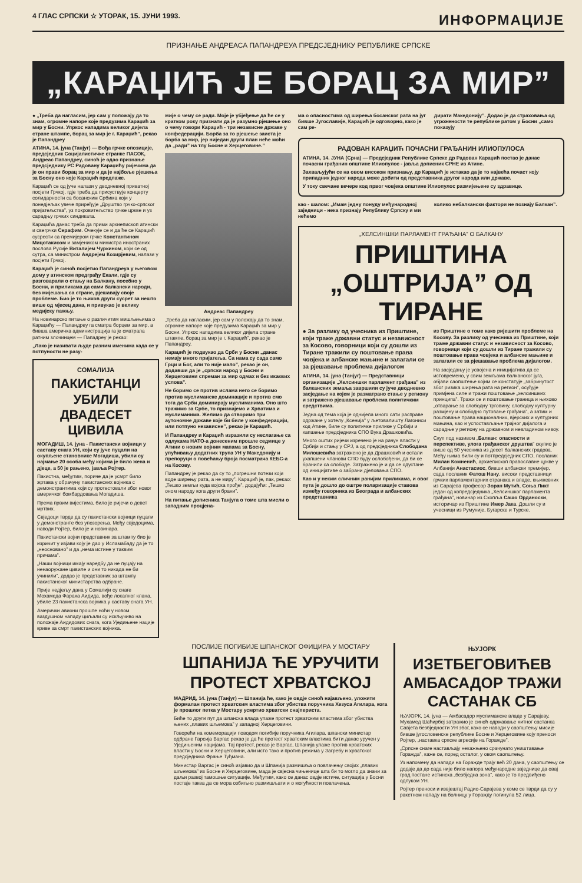4 ГЛАС СРПСКИ ☆ УТОРАК, 15. ЈУНИ 1993. ИНФОРМАЦИЈЕ
ПРИЗНАЊЕ АНДРЕАСА ПАПАНДРЕУА ПРЕДСЈЕДНИКУ РЕПУБЛИКЕ СРПСКЕ
„КАРАЏИЋ ЈЕ БОРАЦ ЗА МИР”
● „Треба да нагласим, јер сам у положају да то знам, огромне напоре које предузима Караџић за мир у Босни. Упркос нападима великог дијела стране штампе, борац за мир је г. Караџић”, рекао је Папандреу
АТИНА, 14. јуна (Танјуг) — Вођа грчке опозиције, предсједник Социјалистичке странке ПАСОК, Андреас Папандреу, синоћ је одао признање предсједнику РС Радовану Караџићу ријечима да је он прави борац за мир и да је најбоље рјешења за Босну оно које Караџић предлаже.
Караџић се од јуче налази у дводневној приватној посјети Грчкој, гдје треба да присуствује концерту солидарности са босанским Србима који у понедјељак увече приређује „Друштво грчко-српског пријатељства”, уз покровитељство грчке цркве и уз сарадњу грчких синдиката.
Караџића данас треба да прими архиепископ атински и свегрчки Серафим. Очекује се и да ће се Караџић сусрести са премијером грчке Константином Мицотакисом и замјеником министра иностраних послова Русије Виталијем Чуркином, који се од сутра, са министром Андрејем Козирјевим, налази у посјети Грчкој.
Караџић је синоћ посјетио Папандреуа у његовом дому у атинском предграђу Екали, гдје су разговарали о стању на Балкану, посебно у Босни, и приликама да сами балкански народи, без мијешања са стране, рјешавају своје проблеме. Био је то њихов други сусрет за нешто више од мјесец дана, и привукао је велику медијску пажњу.
На новинарско питање о различитим мишљењима о Караџићу — Папандреу га сматра борцем за мир, а бивша америчка администрација га је сматрала ратним злочинцем — Пападреу је рекао:
„Лако је називати људе разним именима када се у потпуности не разу-
СОМАЛИЈА
ПАКИСТАНЦИ УБИЛИ ДВАДЕСЕТ ЦИВИЛА
МОГАДИШ, 14. јуна - Пакистански војници у саставу снага УН, који су јуче пуцали на окупљене становнике Могадиша, убили су најмање 20 особа међу којима је било жена и дјеце, а 50 је рањено, јавља Ројтер.
Пакистна, међутим, пориче да је усмрт било жртава у обрачуну пакистанских војника с демонстрантима који су протестовали због новог америчког бомбардовања Могадиша.
Према првим вијестима, било је ријечи о девет мртвих.
Свједоци тврде да су пакистански војници пуцали у демонстранте без упозорења. Међу свједоцима, наводи Ројтер, било је и новинара.
Пакистански војни представник за штампу био је изричит у изјави коју је дао у Исламабаду да је то „неосновано” и да „нема истине у таквим причама”.
„Наши војници имају наредбу да не пуцају на ненаоружане цивиле и они то никада не би учинили”, додао је представник за штампу пакистанског министарства одбране.
Прије недјељу дана у Сомалији су снаге Мохамеда Фараха Аидида, вође локалног клана, убиле 23 пакистанска војника у саставу снага УН.
Амерички авиони прошле ноћи у новом ваздушном нападу циљали су искључиво на положаје Аидидових снага, кога Уједињене нације криве за смрт пакистанских војника.
мије о чему се ради. Моје је убјеђење да ће се у кратком року признати да је разумно рјешење оно о чему говори Караџић - три независне државе у конфедерацији. Борба за то рјешење заиста је борба за мир, јер ниједан други план неће моћи да „ради” на тлу Босне и Херцеговине.”
Андреас Папандреу
„Треба да нагласим, јер сам у положају да то знам, огромне напоре које предузима Караџић за мир у Босни. Упркос нападима великог дијела стране штампе, борац за мир је г. Караџић”, рекао је Папандреу.
Караџић је подвукао да Срби у Босни „данас немају много пријатеља. Са нама су сада само Грци и Бог, али то није мало”, рекао је он, додавши да је „српски народ у Босни и Херцеговини спреман за мир одмах и без икаквих услова”.
Не боримо се против ислама него се боримо против муслиманске доминације и против смо тога да Срби доминирају муслиманима. Оно што тражимо за Србе, то признајемо и Хрватима и муслиманима. Желимо да створимо три аутономне државе које би биле у конфедерацији, или потпуно независне”, рекао је Караџић.
И Папандреу и Караџић изразили су неслагање са одлукама НАТО-а донесеним прошле седмице у Атини о новим војним мапама за Босну, упућивању додатних трупа УН у Македонију и препоруци о повећању броја посматрача КЕБС-а на Косову.
Папандреу је рекао да су то „погрешни потези који воде ширењу рата, а не миру”. Караџић је, пак, рекао: „Тешко земљи куда војска прође”, додајући: „Тешко оном народу кога други брани”.
На питање дописника Танјуга о томе шта мисли о западним процјена-
ма о опасностима од ширења босанског рата на југ бивше Југославије, Караџић је одговорно, како је сам ре-
дирати Македонију”. Додао је да страховања од угрожености те републике ратом у Босни „само показују
РАДОВАН КАРАЏИЋ ПОЧАСНИ ГРАЂАНИН ИЛИОПУЛОСА
АТИНА, 14. ЈУНА (Срна) — Предсједник Републике Српске др Радован Караџић постао је данас почасни грађанин општине Илиопулос - јавља дописник СРНЕ из Атине.
Захваљујући се на овом високом признању, др Караџић је истакао да је то највећа почаст коју припадник једног народа може добити од представника другог народа или државе.
У току свечане вечере код првог човјека општине Илиопулос размијењене су здравице.
као - шалом: „Имам једну понуду међународној заједници - нека признају Републику Српску и ми нећемо
колико небалкански фактори не познају Балкан”.
„ХЕЛСИНШКИ ПАРЛАМЕНТ ГРАЂАНА” О БАЛКАНУ
ПРИШТИНА „ОШТРИЈА” ОД ТИРАНЕ
● За разлику од учесника из Приштине, који траже државни статус и независност за Косово, говорници који су дошли из Тиране тражили су поштовање права човјека и албанске мањине и залагали се за рјешавање проблема дијалогом
АТИНА, 14. јуна (Танјуг) — Представници организације „Хелсиншки парламент грађана” из балканских земаља завршили су јуче дводневно засједање на којем је разматрано стање у региону и затражено рјешавање проблема политичким средствима.
Једна од тема која је однијела много сати расправе одржане у хотелу „Ксенија” у љетовалишту Лагониси код Атине, биле су политичке прилике у Србији и хапшење предсједника СПО Вука Драшковића.
Много оштих ријечи изречено је на рачун власти у Србији и стању у СРЈ, а од предсједника Слободана Милошевића затражено је да Драшковић и остали ухапшени чланови СПО буду ослобођени, да би се бранили са слободе. Затражено је и да се одустане од иницијативе о забрани дјеловања СПО.
Као и у неким сличним ранијим приликама, и овог пута је дошло до оштре поларизације ставова између говорника из Београда и албанских представника
из Приштине о томе како ријешити проблеме на Косову. За разлику од учесника из Приштине, који траже државни статус и независност за Косово, говорници који су дошли из Тиране тражили су поштовање права човјека и албанске мањине и залагали се за рјешавање проблема дијалогом.
На засједању је усвојена и иницијатива да се истовремено, у свим земљама балканског југа, објави саопштење којим се констатује „забринутост због ризика ширења рата на регион”, осуђује примјена силе и тражи поштовање „хелсиншких принципа”. Тражи се и поштовање граница и њихово „отварање за слободну трговину, слободну културну размјену и слободно путовање грађана”, а затим и поштовање права националних, вјерских и културних мањина, као и успостављање трајног дијалога и сарадње у региону на државном и невладином нивоу.
Скуп под називом „Балкан: опасности и перспективе, улога грађанског друштва” окупио је више од 50 учесника из десет балканских градова. Међу њима били су и потпредсједник СПО, посланик Милан Комненић, архиепископ православне цркве у Албанији Анастасиос, бивши албански премијер, сада посланик Фатош Нану, високи представници грчких парламентарних странака и владе, књижевник из Сарајева професор Зоран Мутић, Соња Ликт један од копредсједника „Хелсиншког парламента грађана”, новинар из Скопља Сашо Орданоски, историчар из Приштине Имер Јака. Дошли су и учесници из Румуније, Бугарске и Турске.
ПОСЛИЈЕ ПОГИБИЈЕ ШПАНСКОГ ОФИЦИРА У МОСТАРУ
ШПАНИЈА ЋЕ УРУЧИТИ ПРОТЕСТ ХРВАТСКОЈ
МАДРИД, 14. јуна (Танјуг) — Шпанија ће, како је овдје синоћ најављено, уложити формалан протест хрватским властима због убиства поручника Хезуса Агилара, кога је прошлог петка у Мостару усмртио хрватски снајпериста.
Биће то други пут да шпанска влада упаже протест хрватским властима због убиства њених „плавих шљемова” у западној Херцеговини.
Говорећи на комеморацији поводом погибије поручника Агилара, шпански министар одбране Гарсија Варгас рекао је да ће протест хрватским властима бити данас уручен у Уједињеним нацијама. Тај протест, рекао је Варгас, Шпанија улаже против хрватских власти у Босни и Херцеговини, али исто тако и против режима у Загребу и хрватског предсједника Фрање Туђмана.
Министар Варгас је синоћ изјавио да и Шпанија размишља о повлачењу својих „плавих шљемова” из Босне и Херцеговине, мада је свјесна чињенице шта би то могло да значи за даљи развој тамошње ситуације. Међутим, како се данас овдје истиче, ситуација у Босни постаје таква да се мора озбиљно размишљати и о могућности повлачења.
ЊУЈОРК
ИЗЕТБЕГОВИЋЕВ АМБАСАДОР ТРАЖИ САСТАНАК СБ
ЊУЈОРК, 14. јуна — Амбасадор муслиманске владе у Сарајеву, Мухамед Шаћирбеј затражио је синоћ одржавање хитног састанка Савјета безбједности УН због, како се наводи у саопштењу мисије бивше југословенске републике Босне и Херцеговине коју преноси Ројтер, „наставка српске агресије на Горажде”.
„Српске снаге настављају некажњено срачунато уништавање Горажда”, каже се, поред осталог, у овом саопштењу.
Уз напомену да напади на Горажде трају већ 20 дана, у саопштењу се додаје да до сада није било напора међународне заједнице да овај град постане истинска „безбједна зона”, како је то предвиђено одлуком УН.
Ројтер преноси и извјештај Радио-Сарајева у коме се тврди да су у ракетном нападу на болницу у Горажду погинула 52 лица.